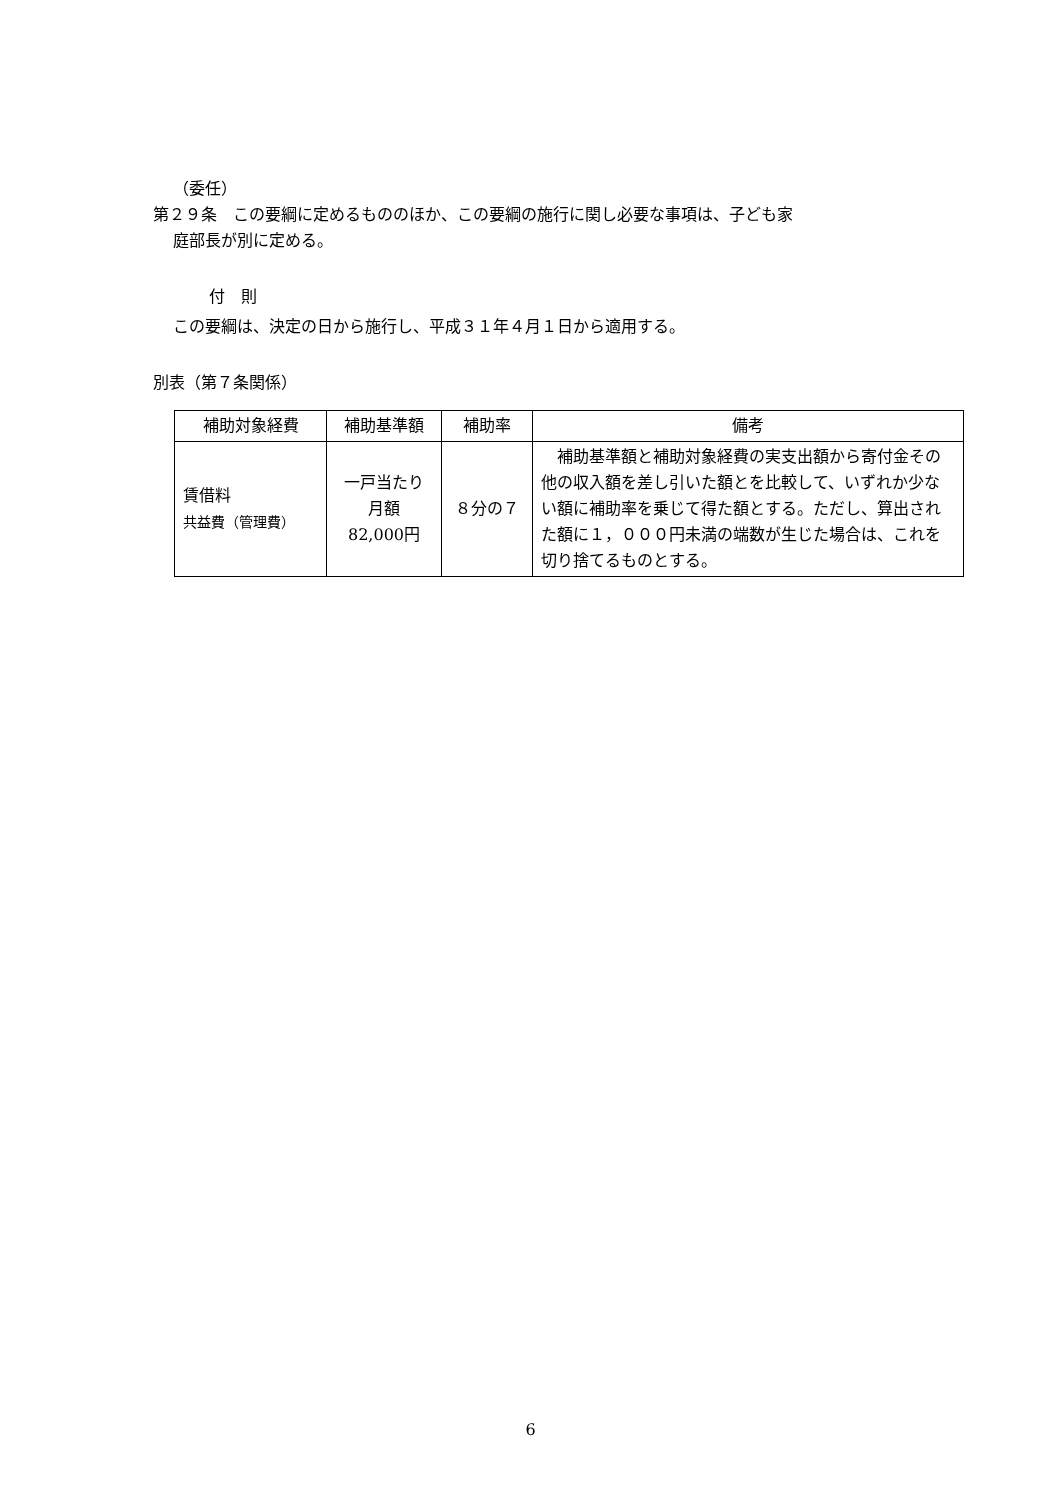（委任）
第２９条　この要綱に定めるもののほか、この要綱の施行に関し必要な事項は、子ども家
庭部長が別に定める。
付　則
この要綱は、決定の日から施行し、平成３１年４月１日から適用する。
別表（第７条関係）
| 補助対象経費 | 補助基準額 | 補助率 | 備考 |
| --- | --- | --- | --- |
| 賃借料 共益費（管理費） | 一戸当たり 月額 82,000円 | ８分の７ | 補助基準額と補助対象経費の実支出額から寄付金その他の収入額を差し引いた額とを比較して、いずれか少ない額に補助率を乗じて得た額とする。ただし、算出された額に１，０００円未満の端数が生じた場合は、これを切り捨てるものとする。 |
6